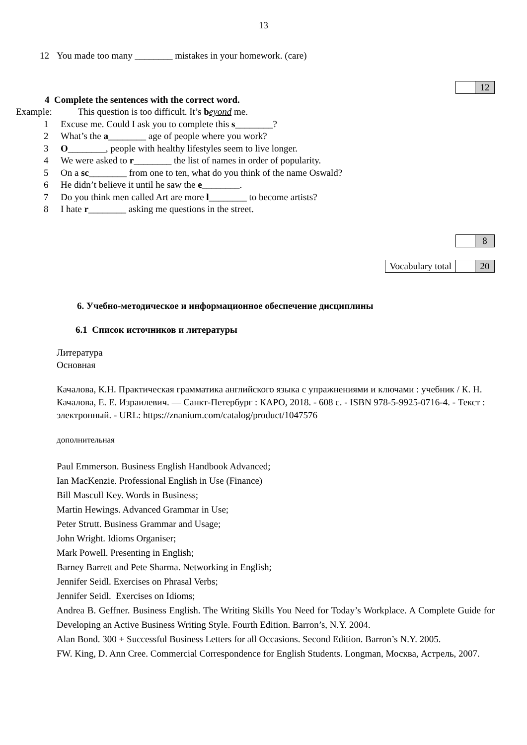13
12 You made too many ________ mistakes in your homework. (care)
| | 12 |
4 Complete the sentences with the correct word.
Example: This question is too difficult. It’s beyond me.
1 Excuse me. Could I ask you to complete this s________?
2 What’s the a________ age of people where you work?
3 O________, people with healthy lifestyles seem to live longer.
4 We were asked to r________ the list of names in order of popularity.
5 On a sc________ from one to ten, what do you think of the name Oswald?
6 He didn’t believe it until he saw the e________.
7 Do you think men called Art are more l________ to become artists?
8 I hate r________ asking me questions in the street.
| | 8 |
| Vocabulary total | | 20 |
6. Учебно-методическое и информационное обеспечение дисциплины
6.1 Список источников и литературы
Литература
Основная
Качалова, К.Н. Практическая грамматика английского языка с упражнениями и ключами : учебник / К. Н. Качалова, Е. Е. Израилевич. — Санкт-Петербург : КАРО, 2018. - 608 с. - ISBN 978-5-9925-0716-4. - Текст : электронный. - URL: https://znanium.com/catalog/product/1047576
дополнительная
Paul Emmerson. Business English Handbook Advanced;
Ian MacKenzie. Professional English in Use (Finance)
Bill Mascull Key. Words in Business;
Martin Hewings. Advanced Grammar in Use;
Peter Strutt. Business Grammar and Usage;
John Wright. Idioms Organiser;
Mark Powell. Presenting in English;
Barney Barrett and Pete Sharma. Networking in English;
Jennifer Seidl. Exercises on Phrasal Verbs;
Jennifer Seidl. Exercises on Idioms;
Andrea B. Geffner. Business English. The Writing Skills You Need for Today’s Workplace. A Complete Guide for Developing an Active Business Writing Style. Fourth Edition. Barron’s, N.Y. 2004.
Alan Bond. 300 + Successful Business Letters for all Occasions. Second Edition. Barron’s N.Y. 2005.
FW. King, D. Ann Cree. Commercial Correspondence for English Students. Longman, Москва, Астрель, 2007.